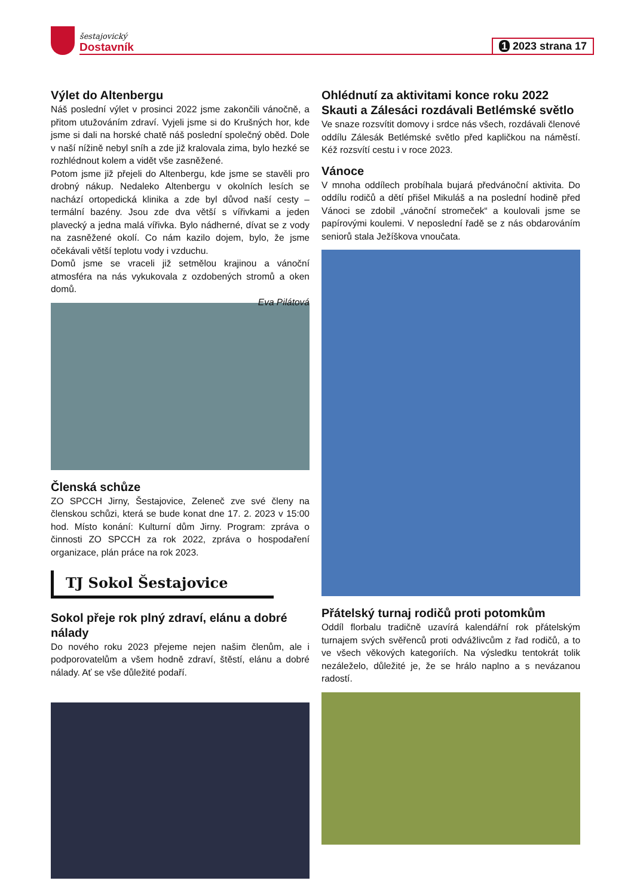šestajovický
Dostavník
1 2023 strana 17
Výlet do Altenbergu
Náš poslední výlet v prosinci 2022 jsme zakončili vánočně, a přitom utužováním zdraví. Vyjeli jsme si do Krušných hor, kde jsme si dali na horské chatě náš poslední společný oběd. Dole v naší nížině nebyl sníh a zde již kralovala zima, bylo hezké se rozhlédnout kolem a vidět vše zasněžené.
Potom jsme již přejeli do Altenbergu, kde jsme se stavěli pro drobný nákup. Nedaleko Altenbergu v okolních lesích se nachází ortopedická klinika a zde byl důvod naší cesty – termální bazény. Jsou zde dva větší s vířivkami a jeden plavecký a jedna malá vířivka. Bylo nádherné, dívat se z vody na zasněžené okolí. Co nám kazilo dojem, bylo, že jsme očekávali větší teplotu vody i vzduchu.
Domů jsme se vraceli již setmělou krajinou a vánoční atmosféra na nás vykukovala z ozdobených stromů a oken domů.
Eva Pilátová
Členská schůze
ZO SPCCH Jirny, Šestajovice, Zeleneč zve své členy na členskou schůzi, která se bude konat dne 17. 2. 2023 v 15:00 hod. Místo konání: Kulturní dům Jirny. Program: zpráva o činnosti ZO SPCCH za rok 2022, zpráva o hospodaření organizace, plán práce na rok 2023.
TJ Sokol Šestajovice
Sokol přeje rok plný zdraví, elánu a dobré nálady
Do nového roku 2023 přejeme nejen našim členům, ale i podporovatelům a všem hodně zdraví, štěstí, elánu a dobré nálady. Ať se vše důležité podaří.
Ohlédnutí za aktivitami konce roku 2022
Skauti a Zálesáci rozdávali Betlémské světlo
Ve snaze rozsvítit domovy i srdce nás všech, rozdávali členové oddílu Zálesák Betlémské světlo před kapličkou na náměstí. Kéž rozsvítí cestu i v roce 2023.
Vánoce
V mnoha oddílech probíhala bujará předvánoční aktivita. Do oddílu rodičů a dětí přišel Mikuláš a na poslední hodině před Vánoci se zdobil „vánoční stromeček“ a koulovali jsme se papírovými koulemi. V neposlední řadě se z nás obdarováním seniorů stala Ježíškova vnoučata.
Přátelský turnaj rodičů proti potomkům
Oddíl florbalu tradičně uzavírá kalendářní rok přátelským turnajem svých svěřenců proti odvážlivcům z řad rodičů, a to ve všech věkových kategoriích. Na výsledku tentokrát tolik nezáleželo, důležité je, že se hrálo naplno a s nevázanou radostí.